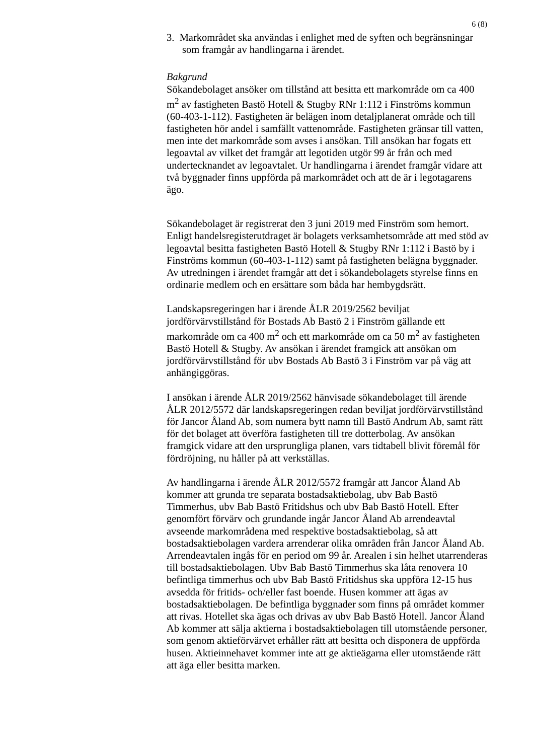6 (8)
3. Markområdet ska användas i enlighet med de syften och begränsningar som framgår av handlingarna i ärendet.
Bakgrund
Sökandebolaget ansöker om tillstånd att besitta ett markområde om ca 400 m<sup>2</sup> av fastigheten Bastö Hotell & Stugby RNr 1:112 i Finströms kommun (60-403-1-112). Fastigheten är belägen inom detaljplanerat område och till fastigheten hör andel i samfällt vattenområde. Fastigheten gränsar till vatten, men inte det markområde som avses i ansökan. Till ansökan har fogats ett legoavtal av vilket det framgår att legotiden utgör 99 år från och med undertecknandet av legoavtalet. Ur handlingarna i ärendet framgår vidare att två byggnader finns uppförda på markområdet och att de är i legotagarens ägo.
Sökandebolaget är registrerat den 3 juni 2019 med Finström som hemort. Enligt handelsregisterutdraget är bolagets verksamhetsområde att med stöd av legoavtal besitta fastigheten Bastö Hotell & Stugby RNr 1:112 i Bastö by i Finströms kommun (60-403-1-112) samt på fastigheten belägna byggnader. Av utredningen i ärendet framgår att det i sökandebolagets styrelse finns en ordinarie medlem och en ersättare som båda har hembygdsrätt.
Landskapsregeringen har i ärende ÅLR 2019/2562 beviljat jordförvärvstillstånd för Bostads Ab Bastö 2 i Finström gällande ett markområde om ca 400 m<sup>2</sup> och ett markområde om ca 50 m<sup>2</sup> av fastigheten Bastö Hotell & Stugby. Av ansökan i ärendet framgick att ansökan om jordförvärvstillstånd för ubv Bostads Ab Bastö 3 i Finström var på väg att anhängiggöras.
I ansökan i ärende ÅLR 2019/2562 hänvisade sökandebolaget till ärende ÅLR 2012/5572 där landskapsregeringen redan beviljat jordförvärvstillstånd för Jancor Åland Ab, som numera bytt namn till Bastö Andrum Ab, samt rätt för det bolaget att överföra fastigheten till tre dotterbolag. Av ansökan framgick vidare att den ursprungliga planen, vars tidtabell blivit föremål för fördröjning, nu håller på att verkställas.
Av handlingarna i ärende ÅLR 2012/5572 framgår att Jancor Åland Ab kommer att grunda tre separata bostadsaktiebolag, ubv Bab Bastö Timmerhus, ubv Bab Bastö Fritidshus och ubv Bab Bastö Hotell. Efter genomfört förvärv och grundande ingår Jancor Åland Ab arrendeavtal avseende markområdena med respektive bostadsaktiebolag, så att bostadsaktiebolagen vardera arrenderar olika områden från Jancor Åland Ab. Arrendeavtalen ingås för en period om 99 år. Arealen i sin helhet utarrenderas till bostadsaktiebolagen. Ubv Bab Bastö Timmerhus ska låta renovera 10 befintliga timmerhus och ubv Bab Bastö Fritidshus ska uppföra 12-15 hus avsedda för fritids- och/eller fast boende. Husen kommer att ägas av bostadsaktiebolagen. De befintliga byggnader som finns på området kommer att rivas. Hotellet ska ägas och drivas av ubv Bab Bastö Hotell. Jancor Åland Ab kommer att sälja aktierna i bostadsaktiebolagen till utomstående personer, som genom aktieförvärvet erhåller rätt att besitta och disponera de uppförda husen. Aktieinnehavet kommer inte att ge aktieägarna eller utomstående rätt att äga eller besitta marken.